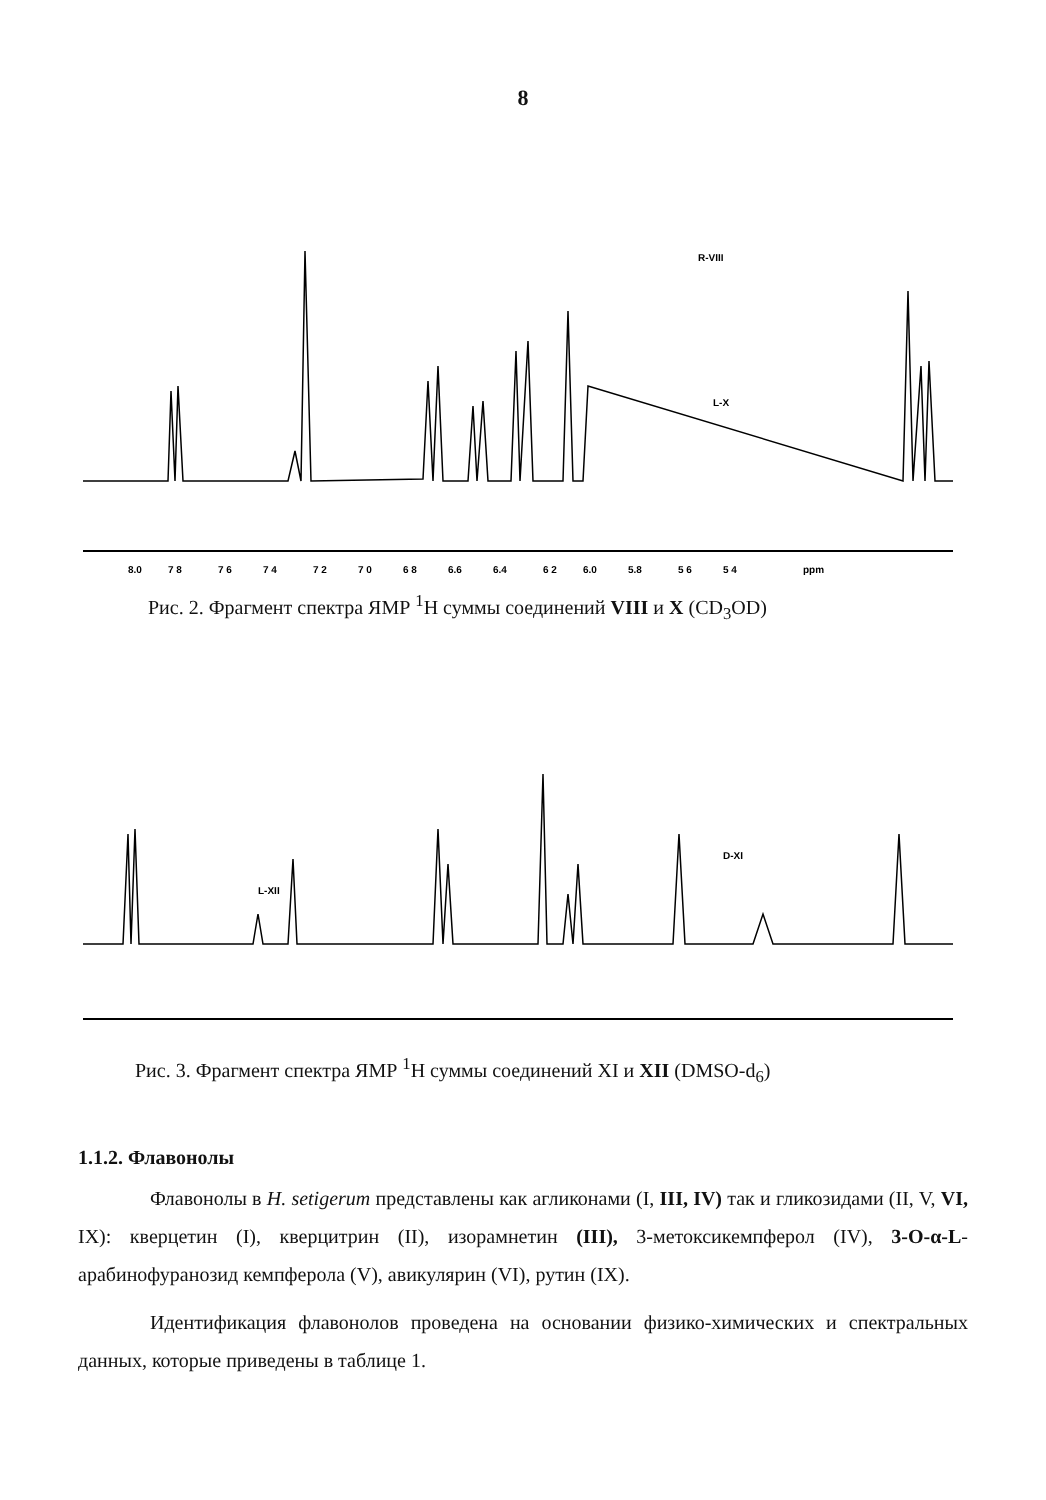8
8.0 7 8 7 6 7 4 7 2 7 0 6 8 6.6 6.4 6 2 6.0 5.8 5 6 5 4 ppm
R-VIII
L-X
Рис. 2. Фрагмент спектра ЯМР <sup>1</sup>Н суммы соединений VIII и X (CD<sub>3</sub>OD)
L-XII
D-XI
Рис. 3. Фрагмент спектра ЯМР <sup>1</sup>Н суммы соединений XI и XII (DMSO-d<sub>6</sub>)
1.1.2. Флавонолы
Флавонолы в H. setigerum представлены как агликонами (I, III, IV) так и гликозидами (II, V, VI, IX): кверцетин (I), кверцитрин (II), изорамнетин (III), 3-метоксикемпферол (IV), 3-O-α-L-арабинофуранозид кемпферола (V), авикулярин (VI), рутин (IX).
Идентификация флавонолов проведена на основании физико-химических и спектральных данных, которые приведены в таблице 1.